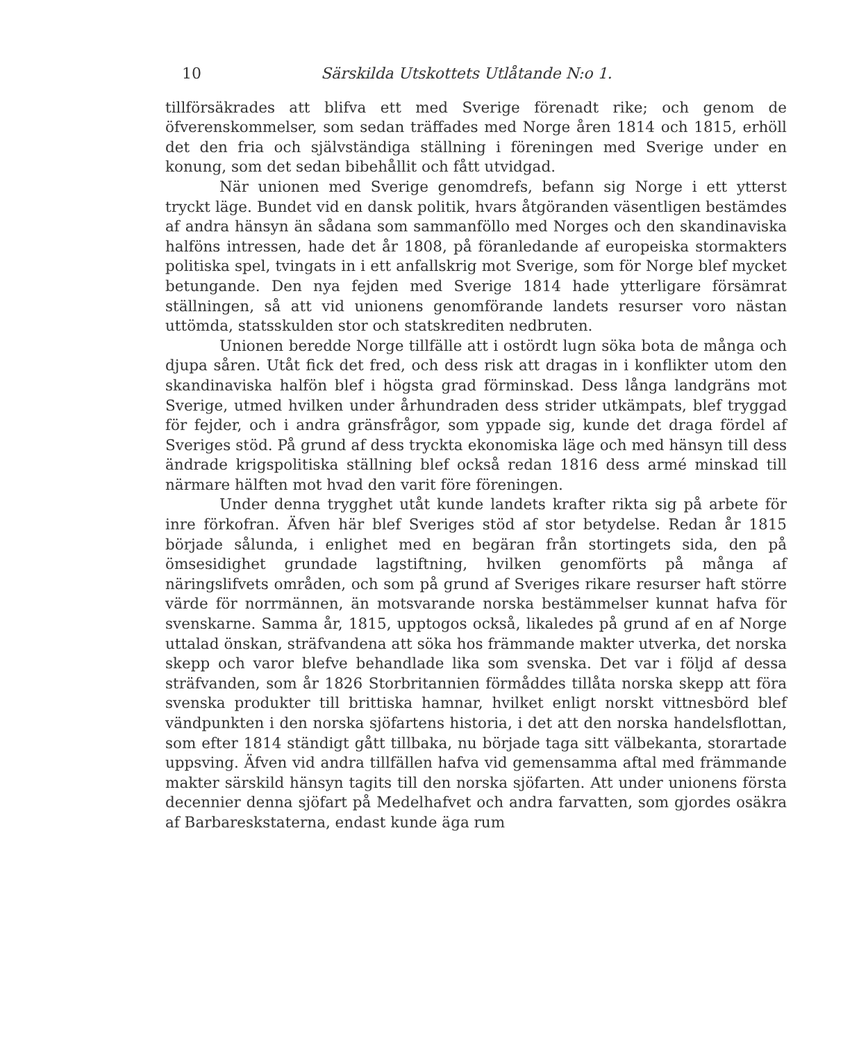10 Särskilda Utskottets Utlåtande N:o 1.
tillförsäkrades att blifva ett med Sverige förenadt rike; och genom de öfverenskommelser, som sedan träffades med Norge åren 1814 och 1815, erhöll det den fria och självständiga ställning i föreningen med Sverige under en konung, som det sedan bibehållit och fått utvidgad.
När unionen med Sverige genomdrefs, befann sig Norge i ett ytterst tryckt läge. Bundet vid en dansk politik, hvars åtgöranden väsentligen bestämdes af andra hänsyn än sådana som sammanföllo med Norges och den skandinaviska halföns intressen, hade det år 1808, på föranledande af europeiska stormakters politiska spel, tvingats in i ett anfallskrig mot Sverige, som för Norge blef mycket betungande. Den nya fejden med Sverige 1814 hade ytterligare försämrat ställningen, så att vid unionens genomförande landets resurser voro nästan uttömda, statsskulden stor och statskrediten nedbruten.
Unionen beredde Norge tillfälle att i ostördt lugn söka bota de många och djupa såren. Utåt fick det fred, och dess risk att dragas in i konflikter utom den skandinaviska halfön blef i högsta grad förminskad. Dess långa landgräns mot Sverige, utmed hvilken under århundraden dess strider utkämpats, blef tryggad för fejder, och i andra gränsfrågor, som yppade sig, kunde det draga fördel af Sveriges stöd. På grund af dess tryckta ekonomiska läge och med hänsyn till dess ändrade krigspolitiska ställning blef också redan 1816 dess armé minskad till närmare hälften mot hvad den varit före föreningen.
Under denna trygghet utåt kunde landets krafter rikta sig på arbete för inre förkofran. Äfven här blef Sveriges stöd af stor betydelse. Redan år 1815 började sålunda, i enlighet med en begäran från stortingets sida, den på ömsesidighet grundade lagstiftning, hvilken genomförts på många af näringslifvets områden, och som på grund af Sveriges rikare resurser haft större värde för norrmännen, än motsvarande norska bestämmelser kunnat hafva för svenskarne. Samma år, 1815, upptogos också, likaledes på grund af en af Norge uttalad önskan, sträfvandena att söka hos främmande makter utverka, det norska skepp och varor blefve behandlade lika som svenska. Det var i följd af dessa sträfvanden, som år 1826 Storbritannien förmåddes tillåta norska skepp att föra svenska produkter till brittiska hamnar, hvilket enligt norskt vittnesbörd blef vändpunkten i den norska sjöfartens historia, i det att den norska handelsflottan, som efter 1814 ständigt gått tillbaka, nu började taga sitt välbekanta, storartade uppsving. Äfven vid andra tillfällen hafva vid gemensamma aftal med främmande makter särskild hänsyn tagits till den norska sjöfarten. Att under unionens första decennier denna sjöfart på Medelhafvet och andra farvatten, som gjordes osäkra af Barbareskstaterna, endast kunde äga rum